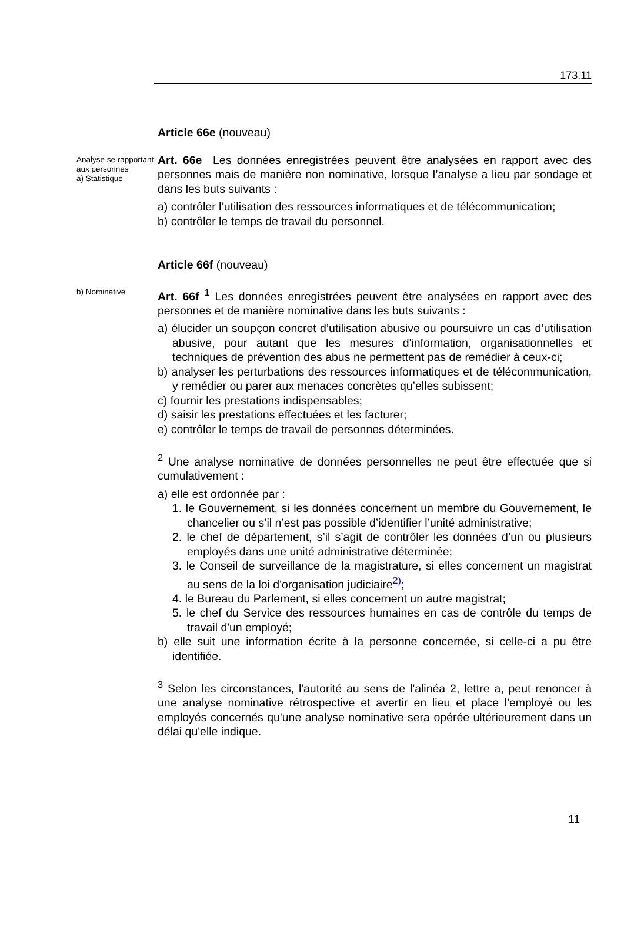173.11
Article 66e (nouveau)
Analyse se rapportant aux personnes
a) Statistique
Art. 66e Les données enregistrées peuvent être analysées en rapport avec des personnes mais de manière non nominative, lorsque l’analyse a lieu par sondage et dans les buts suivants :
a) contrôler l’utilisation des ressources informatiques et de télécommunication;
b) contrôler le temps de travail du personnel.
Article 66f (nouveau)
b) Nominative
Art. 66f <sup>1</sup> Les données enregistrées peuvent être analysées en rapport avec des personnes et de manière nominative dans les buts suivants :
a) élucider un soupçon concret d’utilisation abusive ou poursuivre un cas d’utilisation abusive, pour autant que les mesures d'information, organisationnelles et techniques de prévention des abus ne permettent pas de remédier à ceux-ci;
b) analyser les perturbations des ressources informatiques et de télécommunication, y remédier ou parer aux menaces concrètes qu’elles subissent;
c) fournir les prestations indispensables;
d) saisir les prestations effectuées et les facturer;
e) contrôler le temps de travail de personnes déterminées.
<sup>2</sup> Une analyse nominative de données personnelles ne peut être effectuée que si cumulativement :
a) elle est ordonnée par :
1. le Gouvernement, si les données concernent un membre du Gouvernement, le chancelier ou s’il n’est pas possible d’identifier l’unité administrative;
2. le chef de département, s’il s’agit de contrôler les données d’un ou plusieurs employés dans une unité administrative déterminée;
3. le Conseil de surveillance de la magistrature, si elles concernent un magistrat au sens de la loi d'organisation judiciaire<sup>2)</sup>;
4. le Bureau du Parlement, si elles concernent un autre magistrat;
5. le chef du Service des ressources humaines en cas de contrôle du temps de travail d'un employé;
b) elle suit une information écrite à la personne concernée, si celle-ci a pu être identifiée.
<sup>3</sup> Selon les circonstances, l'autorité au sens de l'alinéa 2, lettre a, peut renoncer à une analyse nominative rétrospective et avertir en lieu et place l'employé ou les employés concernés qu'une analyse nominative sera opérée ultérieurement dans un délai qu'elle indique.
11